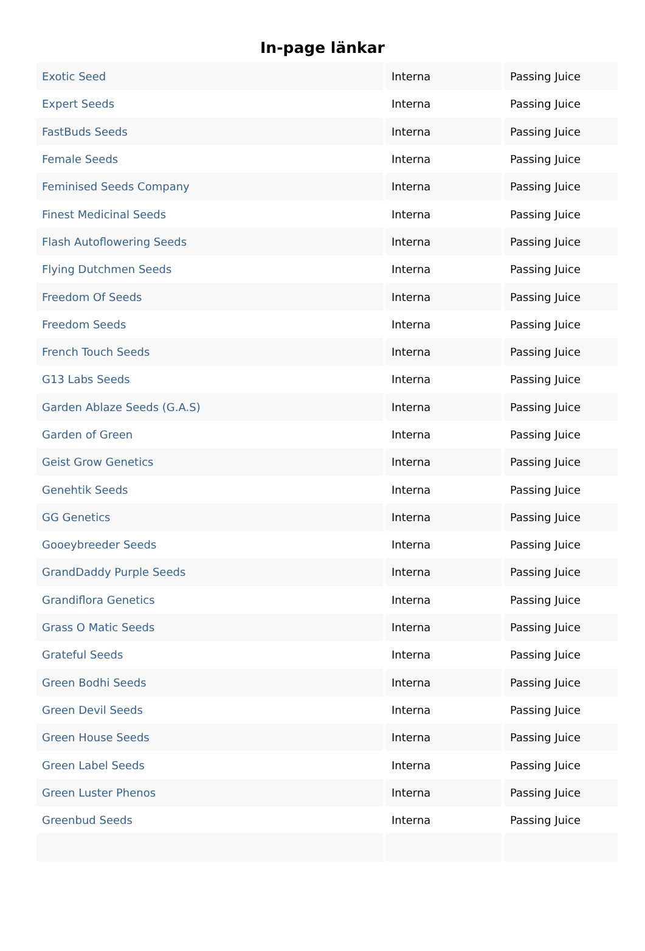In-page länkar
| Exotic Seed | Interna | Passing Juice |
| Expert Seeds | Interna | Passing Juice |
| FastBuds Seeds | Interna | Passing Juice |
| Female Seeds | Interna | Passing Juice |
| Feminised Seeds Company | Interna | Passing Juice |
| Finest Medicinal Seeds | Interna | Passing Juice |
| Flash Autoflowering Seeds | Interna | Passing Juice |
| Flying Dutchmen Seeds | Interna | Passing Juice |
| Freedom Of Seeds | Interna | Passing Juice |
| Freedom Seeds | Interna | Passing Juice |
| French Touch Seeds | Interna | Passing Juice |
| G13 Labs Seeds | Interna | Passing Juice |
| Garden Ablaze Seeds (G.A.S) | Interna | Passing Juice |
| Garden of Green | Interna | Passing Juice |
| Geist Grow Genetics | Interna | Passing Juice |
| Genehtik Seeds | Interna | Passing Juice |
| GG Genetics | Interna | Passing Juice |
| Gooeybreeder Seeds | Interna | Passing Juice |
| GrandDaddy Purple Seeds | Interna | Passing Juice |
| Grandiflora Genetics | Interna | Passing Juice |
| Grass O Matic Seeds | Interna | Passing Juice |
| Grateful Seeds | Interna | Passing Juice |
| Green Bodhi Seeds | Interna | Passing Juice |
| Green Devil Seeds | Interna | Passing Juice |
| Green House Seeds | Interna | Passing Juice |
| Green Label Seeds | Interna | Passing Juice |
| Green Luster Phenos | Interna | Passing Juice |
| Greenbud Seeds | Interna | Passing Juice |